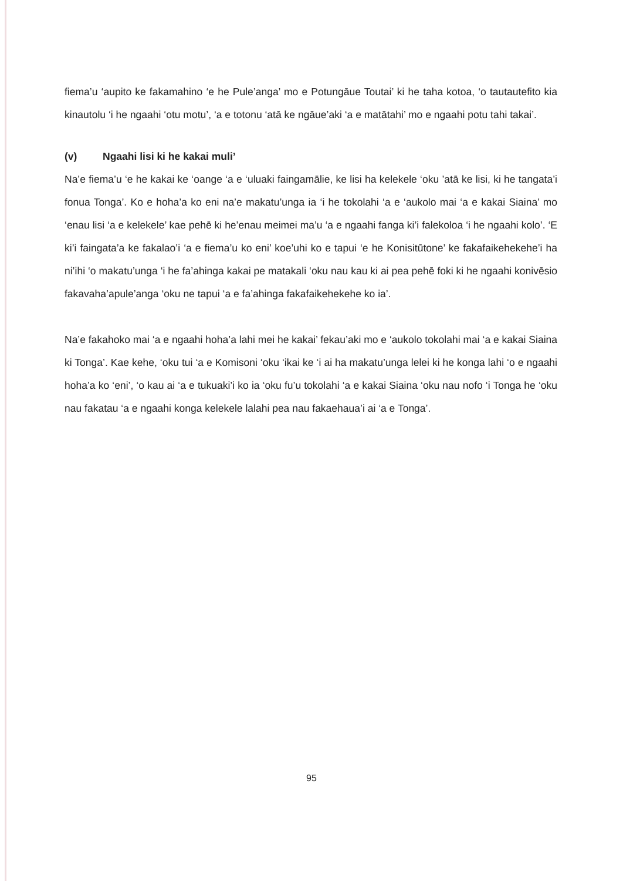fiema’u ‘aupito ke fakamahino ‘e he Pule’anga’ mo e Potungāue Toutai’ ki he taha kotoa, ‘o tautautefito kia kinautolu ‘i he ngaahi ‘otu motu’, ‘a e totonu ‘atā ke ngāue’aki ‘a e matātahi’ mo e ngaahi potu tahi takai’.
(v) Ngaahi lisi ki he kakai muli’
Na’e fiema’u ‘e he kakai ke ‘oange ‘a e ‘uluaki faingamālie, ke lisi ha kelekele ‘oku ’atā ke lisi, ki he tangata’i fonua Tonga’. Ko e hoha’a ko eni na’e makatu’unga ia ‘i he tokolahi ‘a e ‘aukolo mai ‘a e kakai Siaina’ mo ‘enau lisi ‘a e kelekele’ kae pehē ki he’enau meimei ma’u ‘a e ngaahi fanga ki’i falekoloa ‘i he ngaahi kolo’. ‘E ki’i faingata’a ke fakalao’i ‘a e fiema’u ko eni’ koe’uhi ko e tapui ‘e he Konisitūtone’ ke fakafaikehekehe’i ha ni’ihi ‘o makatu’unga ‘i he fa’ahinga kakai pe matakali ‘oku nau kau ki ai pea pehē foki ki he ngaahi konivēsio fakavaha’apule’anga ‘oku ne tapui ‘a e fa’ahinga fakafaikehekehe ko ia’.
Na’e fakahoko mai ‘a e ngaahi hoha’a lahi mei he kakai’ fekau’aki mo e ‘aukolo tokolahi mai ‘a e kakai Siaina ki Tonga’. Kae kehe, ‘oku tui ‘a e Komisoni ‘oku ‘ikai ke ‘i ai ha makatu’unga lelei ki he konga lahi ‘o e ngaahi hoha’a ko ‘eni’, ‘o kau ai ‘a e tukuaki’i ko ia ‘oku fu’u tokolahi ‘a e kakai Siaina ‘oku nau nofo ‘i Tonga he ‘oku nau fakatau ‘a e ngaahi konga kelekele lalahi pea nau fakaehaua’i ai ‘a e Tonga’.
95